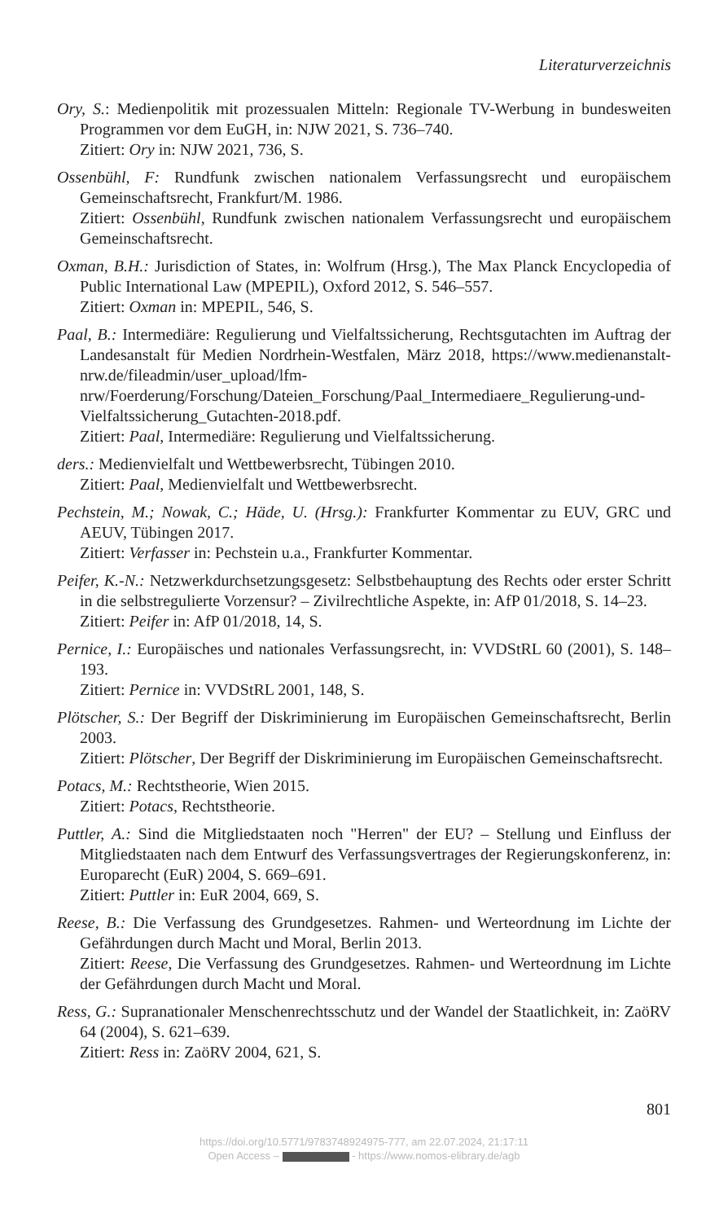Literaturverzeichnis
Ory, S.: Medienpolitik mit prozessualen Mitteln: Regionale TV-Werbung in bundesweiten Programmen vor dem EuGH, in: NJW 2021, S. 736–740.
Zitiert: Ory in: NJW 2021, 736, S.
Ossenbühl, F: Rundfunk zwischen nationalem Verfassungsrecht und europäischem Gemeinschaftsrecht, Frankfurt/M. 1986.
Zitiert: Ossenbühl, Rundfunk zwischen nationalem Verfassungsrecht und europäischem Gemeinschaftsrecht.
Oxman, B.H.: Jurisdiction of States, in: Wolfrum (Hrsg.), The Max Planck Encyclopedia of Public International Law (MPEPIL), Oxford 2012, S. 546–557.
Zitiert: Oxman in: MPEPIL, 546, S.
Paal, B.: Intermediäre: Regulierung und Vielfaltssicherung, Rechtsgutachten im Auftrag der Landesanstalt für Medien Nordrhein-Westfalen, März 2018, https://www.medienanstalt-nrw.de/fileadmin/user_upload/lfm-nrw/Foerderung/Forschung/Dateien_Forschung/Paal_Intermediaere_Regulierung-und-Vielfaltssicherung_Gutachten-2018.pdf.
Zitiert: Paal, Intermediäre: Regulierung und Vielfaltssicherung.
ders.: Medienvielfalt und Wettbewerbsrecht, Tübingen 2010.
Zitiert: Paal, Medienvielfalt und Wettbewerbsrecht.
Pechstein, M.; Nowak, C.; Häde, U. (Hrsg.): Frankfurter Kommentar zu EUV, GRC und AEUV, Tübingen 2017.
Zitiert: Verfasser in: Pechstein u.a., Frankfurter Kommentar.
Peifer, K.-N.: Netzwerkdurchsetzungsgesetz: Selbstbehauptung des Rechts oder erster Schritt in die selbstregulierte Vorzensur? – Zivilrechtliche Aspekte, in: AfP 01/2018, S. 14–23.
Zitiert: Peifer in: AfP 01/2018, 14, S.
Pernice, I.: Europäisches und nationales Verfassungsrecht, in: VVDStRL 60 (2001), S. 148–193.
Zitiert: Pernice in: VVDStRL 2001, 148, S.
Plötscher, S.: Der Begriff der Diskriminierung im Europäischen Gemeinschaftsrecht, Berlin 2003.
Zitiert: Plötscher, Der Begriff der Diskriminierung im Europäischen Gemeinschaftsrecht.
Potacs, M.: Rechtstheorie, Wien 2015.
Zitiert: Potacs, Rechtstheorie.
Puttler, A.: Sind die Mitgliedstaaten noch "Herren" der EU? – Stellung und Einfluss der Mitgliedstaaten nach dem Entwurf des Verfassungsvertrages der Regierungskonferenz, in: Europarecht (EuR) 2004, S. 669–691.
Zitiert: Puttler in: EuR 2004, 669, S.
Reese, B.: Die Verfassung des Grundgesetzes. Rahmen- und Werteordnung im Lichte der Gefährdungen durch Macht und Moral, Berlin 2013.
Zitiert: Reese, Die Verfassung des Grundgesetzes. Rahmen- und Werteordnung im Lichte der Gefährdungen durch Macht und Moral.
Ress, G.: Supranationaler Menschenrechtsschutz und der Wandel der Staatlichkeit, in: ZaöRV 64 (2004), S. 621–639.
Zitiert: Ress in: ZaöRV 2004, 621, S.
801
https://doi.org/10.5771/9783748924975-777, am 22.07.2024, 21:17:11
Open Access – - https://www.nomos-elibrary.de/agb